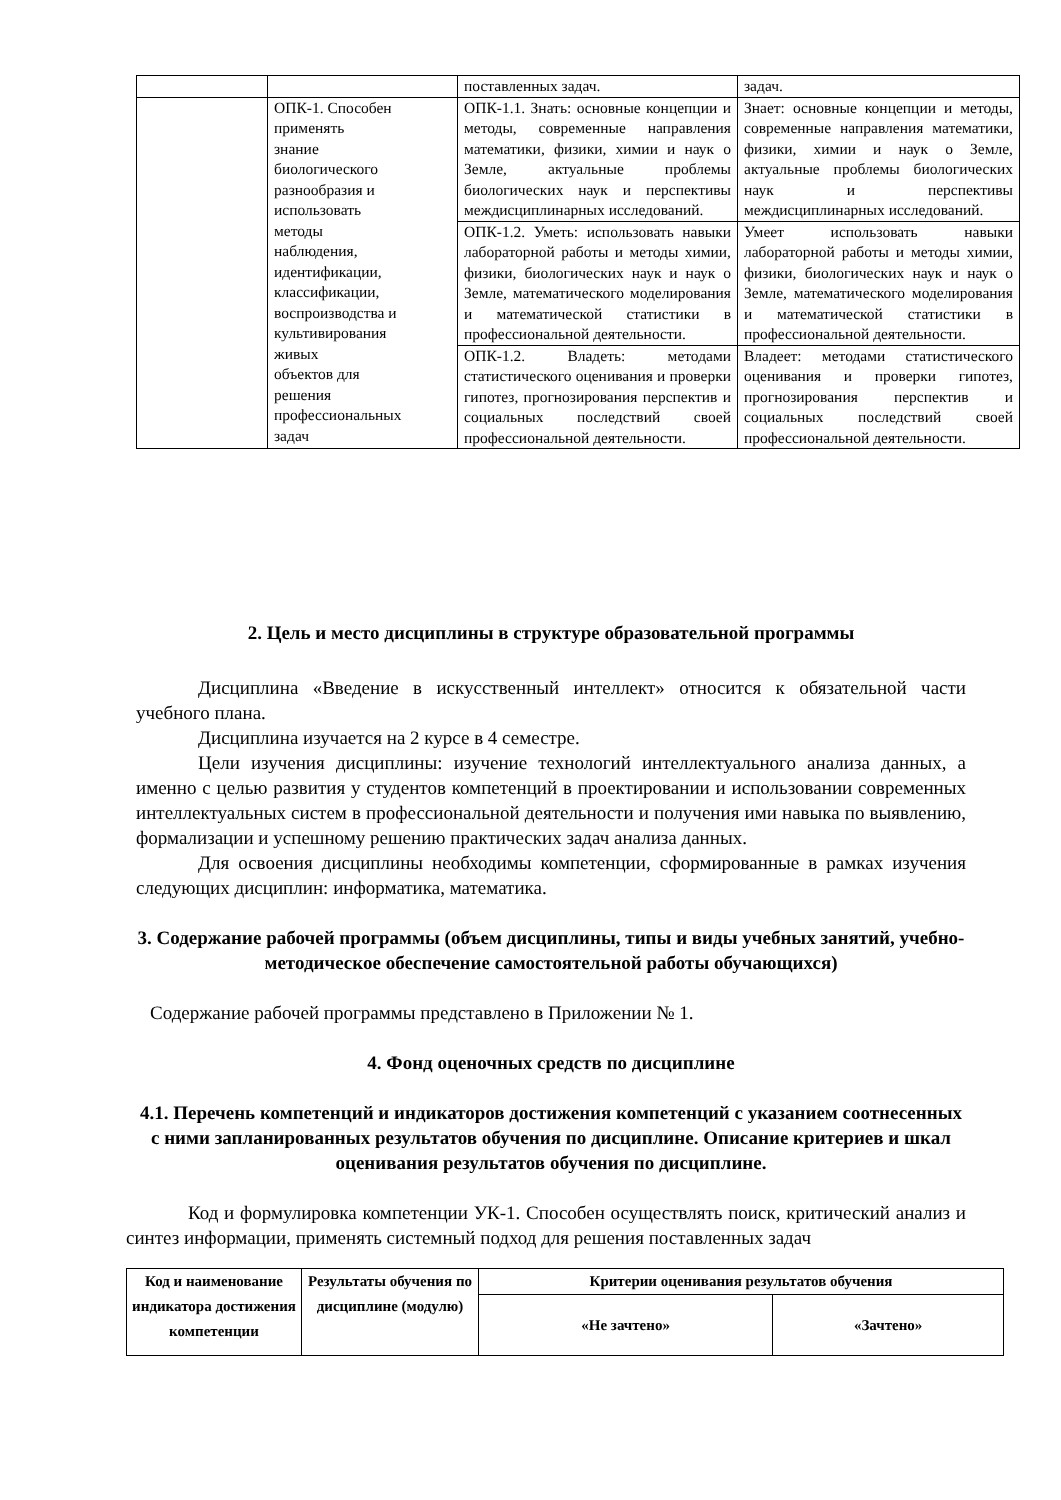| | | поставленных задач. | задач. |
| | ОПК-1. Способен применять знание биологического разнообразия и использовать методы наблюдения, идентификации, классификации, воспроизводства и культивирования живых объектов для решения профессиональных задач | ОПК-1.1. Знать: основные концепции и методы, современные направления математики, физики, химии и наук о Земле, актуальные проблемы биологических наук и перспективы междисциплинарных исследований. | Знает: основные концепции и методы, современные направления математики, физики, химии и наук о Земле, актуальные проблемы биологических наук и перспективы междисциплинарных исследований. |
| | | ОПК-1.2. Уметь: использовать навыки лабораторной работы и методы химии, физики, биологических наук и наук о Земле, математического моделирования и математической статистики в профессиональной деятельности. | Умеет использовать навыки лабораторной работы и методы химии, физики, биологических наук и наук о Земле, математического моделирования и математической статистики в профессиональной деятельности. |
| | | ОПК-1.2. Владеть: методами статистического оценивания и проверки гипотез, прогнозирования перспектив и социальных последствий своей профессиональной деятельности. | Владеет: методами статистического оценивания и проверки гипотез, прогнозирования перспектив и социальных последствий своей профессиональной деятельности. |
2. Цель и место дисциплины в структуре образовательной программы
Дисциплина «Введение в искусственный интеллект» относится к обязательной части учебного плана.
Дисциплина изучается на 2 курсе в 4 семестре.
Цели изучения дисциплины: изучение технологий интеллектуального анализа данных, а именно с целью развития у студентов компетенций в проектировании и использовании современных интеллектуальных систем в профессиональной деятельности и получения ими навыка по выявлению, формализации и успешному решению практических задач анализа данных.
Для освоения дисциплины необходимы компетенции, сформированные в рамках изучения следующих дисциплин: информатика, математика.
3. Содержание рабочей программы (объем дисциплины, типы и виды учебных занятий, учебно-методическое обеспечение самостоятельной работы обучающихся)
Содержание рабочей программы представлено в Приложении № 1.
4. Фонд оценочных средств по дисциплине
4.1. Перечень компетенций и индикаторов достижения компетенций с указанием соотнесенных с ними запланированных результатов обучения по дисциплине. Описание критериев и шкал оценивания результатов обучения по дисциплине.
Код и формулировка компетенции УК-1. Способен осуществлять поиск, критический анализ и синтез информации, применять системный подход для решения поставленных задач
| Код и наименование индикатора достижения компетенции | Результаты обучения по дисциплине (модулю) | Критерии оценивания результатов обучения | |
| --- | --- | --- | --- |
| | | «Не зачтено» | «Зачтено» |